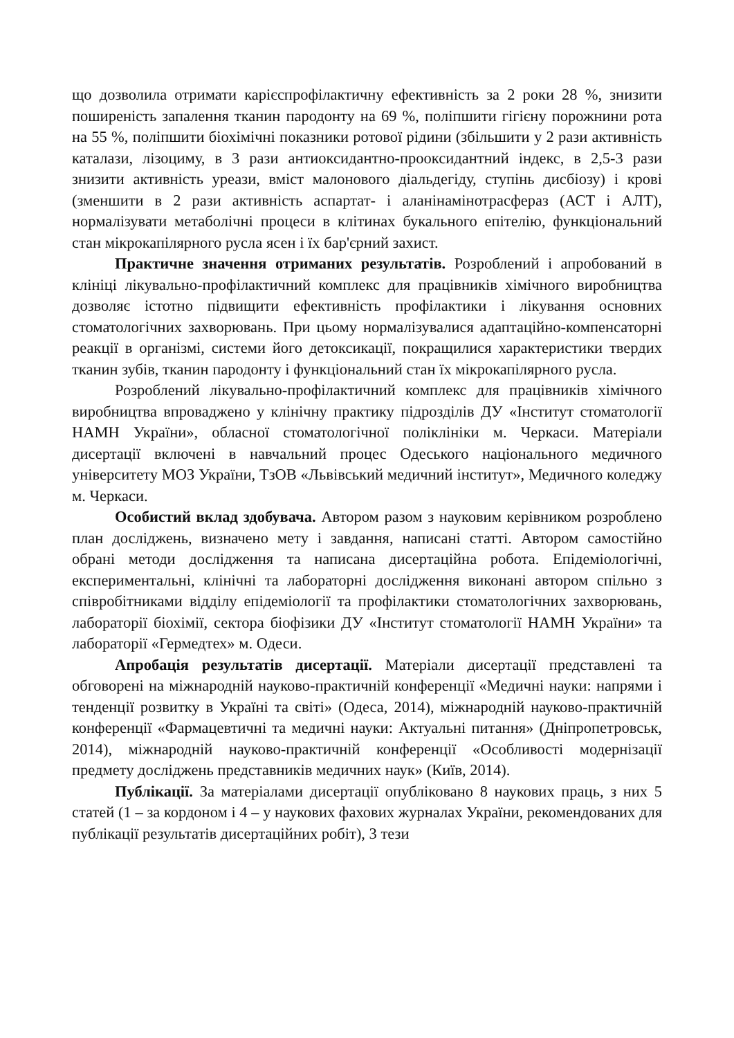що дозволила отримати карієспрофілактичну ефективність за 2 роки 28 %, знизити поширеність запалення тканин пародонту на 69 %, поліпшити гігієну порожнини рота на 55 %, поліпшити біохімічні показники ротової рідини (збільшити у 2 рази активність каталази, лізоциму, в 3 рази антиоксидантно-прооксидантний індекс, в 2,5-3 рази знизити активність уреази, вміст малонового діальдегіду, ступінь дисбіозу) і крові (зменшити в 2 рази активність аспартат- і аланінамінотрасфераз (АСТ і АЛТ), нормалізувати метаболічні процеси в клітинах букального епітелію, функціональний стан мікрокапілярного русла ясен і їх бар'єрний захист.
Практичне значення отриманих результатів. Розроблений і апробований в клініці лікувально-профілактичний комплекс для працівників хімічного виробництва дозволяє істотно підвищити ефективність профілактики і лікування основних стоматологічних захворювань. При цьому нормалізувалися адаптаційно-компенсаторні реакції в організмі, системи його детоксикації, покращилися характеристики твердих тканин зубів, тканин пародонту і функціональний стан їх мікрокапілярного русла.
Розроблений лікувально-профілактичний комплекс для працівників хімічного виробництва впроваджено у клінічну практику підрозділів ДУ «Інститут стоматології НАМН України», обласної стоматологічної поліклініки м. Черкаси. Матеріали дисертації включені в навчальний процес Одеського національного медичного університету МОЗ України, ТзОВ «Львівський медичний інститут», Медичного коледжу м. Черкаси.
Особистий вклад здобувача. Автором разом з науковим керівником розроблено план досліджень, визначено мету і завдання, написані статті. Автором самостійно обрані методи дослідження та написана дисертаційна робота. Епідеміологічні, експериментальні, клінічні та лабораторні дослідження виконані автором спільно з співробітниками відділу епідеміології та профілактики стоматологічних захворювань, лабораторії біохімії, сектора біофізики ДУ «Інститут стоматології НАМН України» та лабораторії «Гермедтех» м. Одеси.
Апробація результатів дисертації. Матеріали дисертації представлені та обговорені на міжнародній науково-практичній конференції «Медичні науки: напрями і тенденції розвитку в Україні та світі» (Одеса, 2014), міжнародній науково-практичній конференції «Фармацевтичні та медичні науки: Актуальні питання» (Дніпропетровськ, 2014), міжнародній науково-практичній конференції «Особливості модернізації предмету досліджень представників медичних наук» (Київ, 2014).
Публікації. За матеріалами дисертації опубліковано 8 наукових праць, з них 5 статей (1 – за кордоном і 4 – у наукових фахових журналах України, рекомендованих для публікації результатів дисертаційних робіт), 3 тези